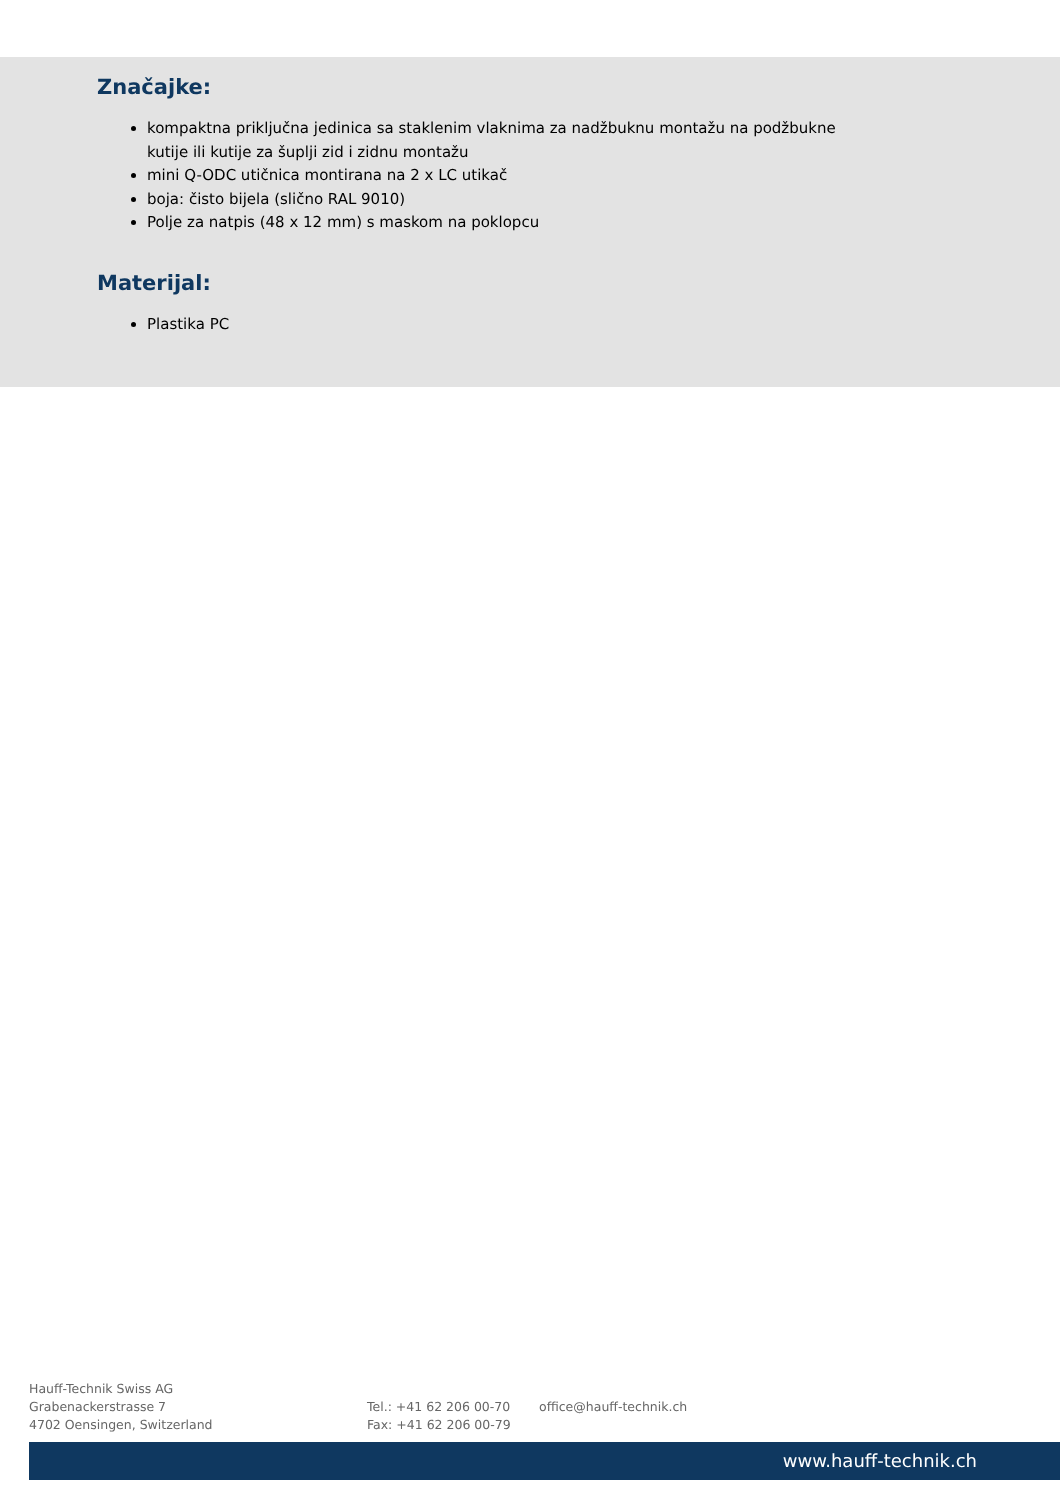Značajke:
kompaktna priključna jedinica sa staklenim vlaknima za nadžbuknu montažu na podžbukne kutije ili kutije za šuplji zid i zidnu montažu
mini Q-ODC utičnica montirana na 2 x LC utikač
boja: čisto bijela (slično RAL 9010)
Polje za natpis (48 x 12 mm) s maskom na poklopcu
Materijal:
Plastika PC
Hauff-Technik Swiss AG
Grabenackerstrasse 7
4702 Oensingen, Switzerland
Tel.: +41 62 206 00-70
Fax: +41 62 206 00-79
office@hauff-technik.ch
www.hauff-technik.ch